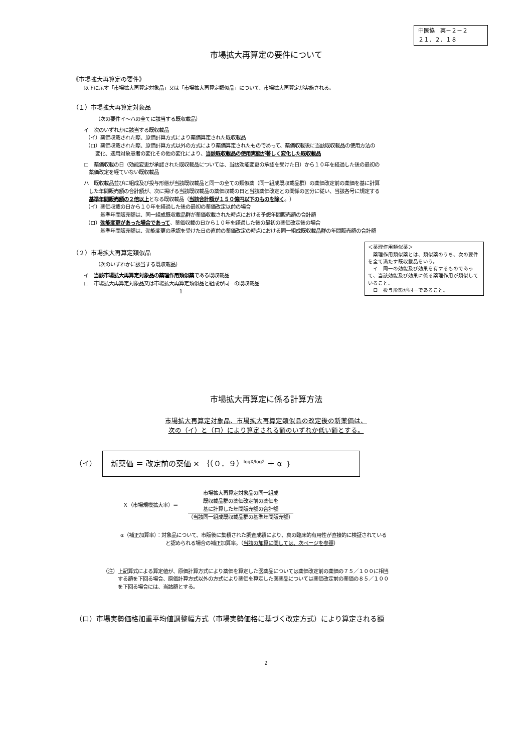中医協　薬－２－２
２１．２．１８
市場拡大再算定の要件について
《市場拡大再算定の要件》
以下に示す「市場拡大再算定対象品」又は「市場拡大再算定類似品」について、市場拡大再算定が実施される。
（１）市場拡大再算定対象品
（次の要件イ～ハの全てに該当する既収載品）
イ　次のいずれかに該当する既収載品
（イ）薬価収載された際、原価計算方式により薬価算定された既収載品
（ロ）薬価収載された際、原価計算方式以外の方式により薬価算定されたものであって、薬価収載後に当該既収載品の使用方法の
　　変化、適用対象患者の変化その他の変化により、当該既収載品の使用実態が著しく変化した既収載品
ロ　薬価収載の日（効能変更が承認された既収載品については、当該効能変更の承認を受けた日）から１０年を経過した後の最初の
　薬価改定を経ていない既収載品
ハ　既収載品並びに組成及び投与形態が当該既収載品と同一の全ての類似薬（同一組成既収載品群）の薬価改定前の薬価を基に計算
　した年間販売額の合計額が、次に掲げる当該既収載品の薬価収載の日と当該薬価改定との関係の区分に従い、当該各号に規定する
　基準年間販売額の２倍以上となる既収載品（当該合計額が１５０億円以下のものを除く。）
（イ）薬価収載の日から１０年を経過した後の最初の薬価改定以前の場合
　　　基準年間販売額は、同一組成既収載品群が薬価収載された時点における予想年間販売額の合計額
（ロ）効能変更があった場合であって、薬価収載の日から１０年を経過した後の最初の薬価改定後の場合
　　　基準年間販売額は、効能変更の承認を受けた日の直前の薬価改定の時点における同一組成既収載品群の年間販売額の合計額
（２）市場拡大再算定類似品
（次のいずれかに該当する既収載品）
イ　当該市場拡大再算定対象品の薬理作用類似薬である既収載品
ロ　市場拡大再算定対象品又は市場拡大再算定類似品と組成が同一の既収載品
1
＜薬理作用類似薬＞
　薬理作用類似薬とは、類似薬のうち、次の要件を全て満たす既収載品をいう。
　イ　同一の効能及び効果を有するものであって、当該効能及び効果に係る薬理作用が類似していること。
　ロ　投与形態が同一であること。
市場拡大再算定に係る計算方法
市場拡大再算定対象品、市場拡大再算定類似品の改定後の新薬価は、
次の（イ）と（ロ）により算定される額のいずれか低い額とする。
（イ）
新薬価 ＝ 改定前の薬価 × ｛（０．９）<sup>logX/log2</sup> ＋ α ｝
Ｘ（市場規模拡大率）＝　
市場拡大再算定対象品の同一組成
既収載品群の薬価改定前の薬価を
基に計算した年間販売額の合計額
（当該同一組成既収載品群の基準年間販売額）
α（補正加算率）：対象品について、市販後に集積された調査成績により、真の臨床的有用性が直接的に検証されている
　　　　　　　　　と認められる場合の補正加算率。（当該の加算に関しては、次ページを参照）
（注）上記算式による算定値が、原価計算方式により薬価を算定した医薬品については薬価改定前の薬価の７５／１００に相当
　　　する額を下回る場合、原価計算方式以外の方式により薬価を算定した医薬品については薬価改定前の薬価の８５／１００
　　　を下回る場合には、当該額とする。
（ロ）市場実勢価格加重平均値調整幅方式（市場実勢価格に基づく改定方式）により算定される額
2